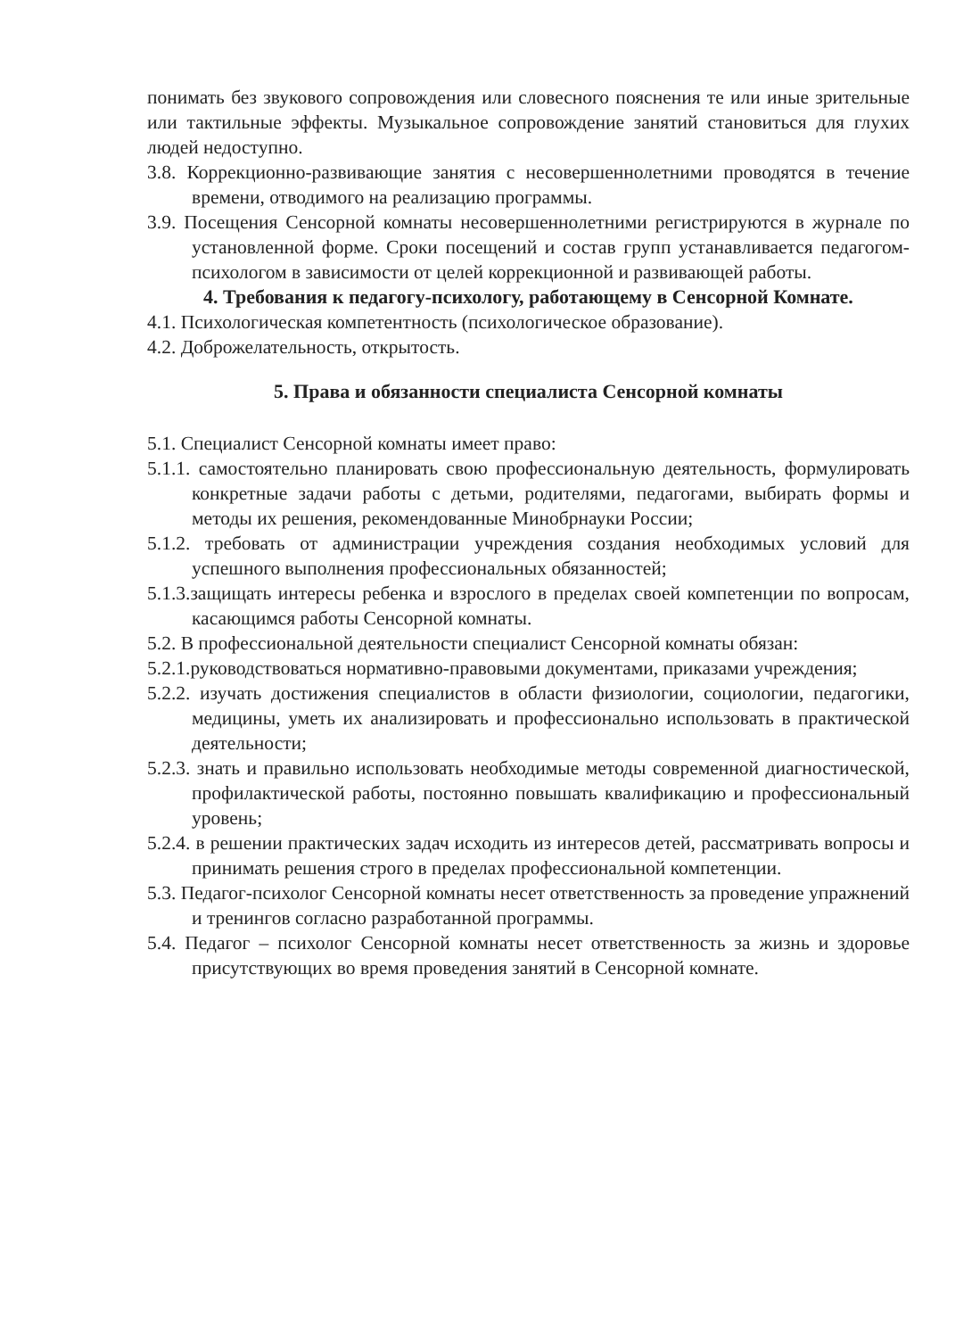понимать без звукового сопровождения или словесного пояснения те или иные зрительные или тактильные эффекты. Музыкальное сопровождение занятий становиться для глухих людей недоступно.
3.8. Коррекционно-развивающие занятия с несовершеннолетними проводятся в течение времени, отводимого на реализацию программы.
3.9. Посещения Сенсорной комнаты несовершеннолетними регистрируются в журнале по установленной форме. Сроки посещений и состав групп устанавливается педагогом-психологом в зависимости от целей коррекционной и развивающей работы.
4. Требования к педагогу-психологу, работающему в Сенсорной Комнате.
4.1. Психологическая компетентность (психологическое образование).
4.2. Доброжелательность, открытость.
5. Права и обязанности специалиста Сенсорной комнаты
5.1. Специалист Сенсорной комнаты имеет право:
5.1.1. самостоятельно планировать свою профессиональную деятельность, формулировать конкретные задачи работы с детьми, родителями, педагогами, выбирать формы и методы их решения, рекомендованные Минобрнауки России;
5.1.2. требовать от администрации учреждения создания необходимых условий для успешного выполнения профессиональных обязанностей;
5.1.3.защищать интересы ребенка и взрослого в пределах своей компетенции по вопросам, касающимся работы Сенсорной комнаты.
5.2. В профессиональной деятельности специалист Сенсорной комнаты обязан:
5.2.1.руководствоваться нормативно-правовыми документами, приказами учреждения;
5.2.2. изучать достижения специалистов в области физиологии, социологии, педагогики, медицины, уметь их анализировать и профессионально использовать в практической деятельности;
5.2.3. знать и правильно использовать необходимые методы современной диагностической, профилактической работы, постоянно повышать квалификацию и профессиональный уровень;
5.2.4. в решении практических задач исходить из интересов детей, рассматривать вопросы и принимать решения строго в пределах профессиональной компетенции.
5.3. Педагог-психолог Сенсорной комнаты несет ответственность за проведение упражнений и тренингов согласно разработанной программы.
5.4. Педагог – психолог Сенсорной комнаты несет ответственность за жизнь и здоровье присутствующих во время проведения занятий в Сенсорной комнате.